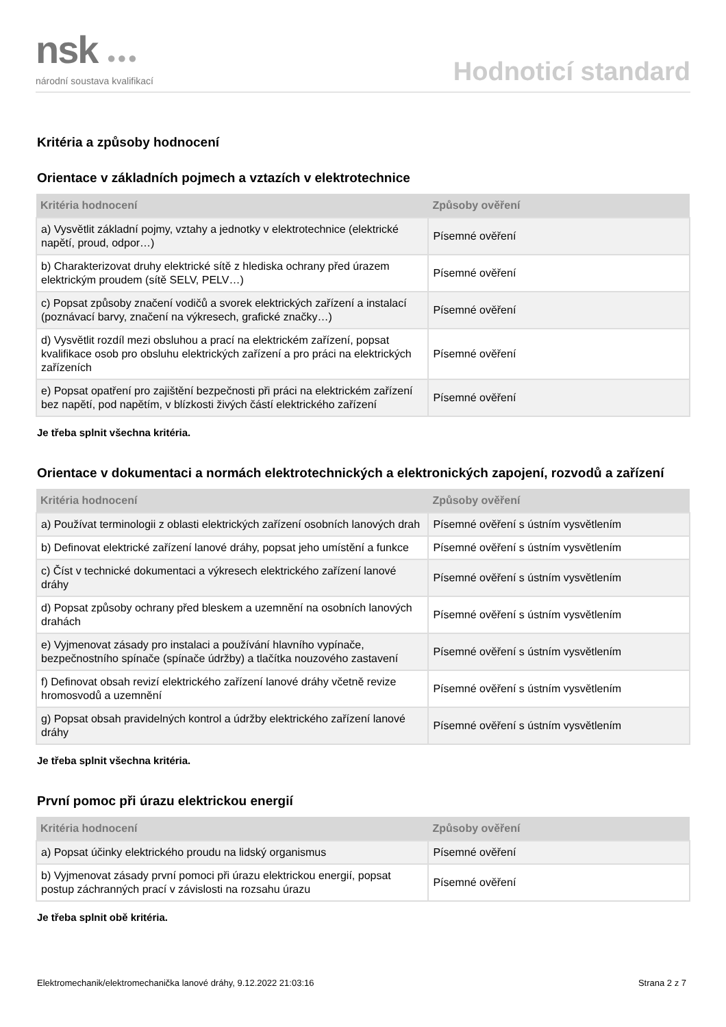nsk ●●●
národní soustava kvalifikací
Hodnoticí standard
Kritéria a způsoby hodnocení
Orientace v základních pojmech a vztazích v elektrotechnice
| Kritéria hodnocení | Způsoby ověření |
| --- | --- |
| a) Vysvětlit základní pojmy, vztahy a jednotky v elektrotechnice (elektrické napětí, proud, odpor…) | Písemné ověření |
| b) Charakterizovat druhy elektrické sítě z hlediska ochrany před úrazem elektrickým proudem (sítě SELV, PELV…) | Písemné ověření |
| c) Popsat způsoby značení vodičů a svorek elektrických zařízení a instalací (poznávací barvy, značení na výkresech, grafické značky…) | Písemné ověření |
| d) Vysvětlit rozdíl mezi obsluhou a prací na elektrickém zařízení, popsat kvalifikace osob pro obsluhu elektrických zařízení a pro práci na elektrických zařízeních | Písemné ověření |
| e) Popsat opatření pro zajištění bezpečnosti při práci na elektrickém zařízení bez napětí, pod napětím, v blízkosti živých částí elektrického zařízení | Písemné ověření |
Je třeba splnit všechna kritéria.
Orientace v dokumentaci a normách elektrotechnických a elektronických zapojení, rozvodů a zařízení
| Kritéria hodnocení | Způsoby ověření |
| --- | --- |
| a) Používat terminologii z oblasti elektrických zařízení osobních lanových drah | Písemné ověření s ústním vysvětlením |
| b) Definovat elektrické zařízení lanové dráhy, popsat jeho umístění a funkce | Písemné ověření s ústním vysvětlením |
| c) Číst v technické dokumentaci a výkresech elektrického zařízení lanové dráhy | Písemné ověření s ústním vysvětlením |
| d) Popsat způsoby ochrany před bleskem a uzemnění na osobních lanových drahách | Písemné ověření s ústním vysvětlením |
| e) Vyjmenovat zásady pro instalaci a používání hlavního vypínače, bezpečnostního spínače (spínače údržby) a tlačítka nouzového zastavení | Písemné ověření s ústním vysvětlením |
| f) Definovat obsah revizí elektrického zařízení lanové dráhy včetně revize hromosvodů a uzemnění | Písemné ověření s ústním vysvětlením |
| g) Popsat obsah pravidelných kontrol a údržby elektrického zařízení lanové dráhy | Písemné ověření s ústním vysvětlením |
Je třeba splnit všechna kritéria.
První pomoc při úrazu elektrickou energií
| Kritéria hodnocení | Způsoby ověření |
| --- | --- |
| a) Popsat účinky elektrického proudu na lidský organismus | Písemné ověření |
| b) Vyjmenovat zásady první pomoci při úrazu elektrickou energií, popsat postup záchranných prací v závislosti na rozsahu úrazu | Písemné ověření |
Je třeba splnit obě kritéria.
Elektromechanik/elektromechanička lanové dráhy, 9.12.2022 21:03:16 Strana 2 z 7